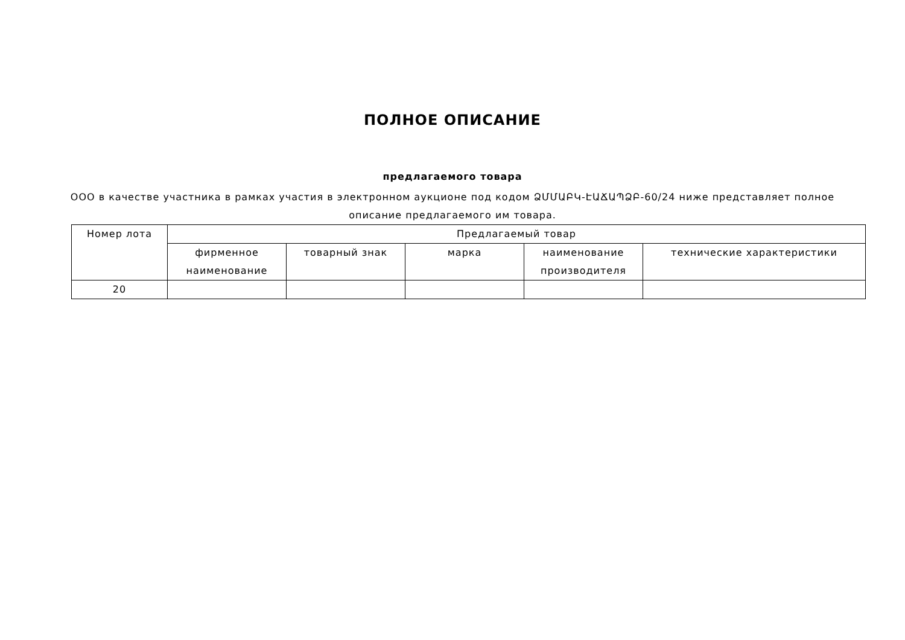ПОЛНОЕ ОПИСАНИЕ
предлагаемого товара
ООО в качестве участника в рамках участия в электронном аукционе под кодом ՁՄՄԱԲԿ-ԷԱՃԱՊՁԲ-60/24 ниже представляет полное описание предлагаемого им товара.
| Номер лота | Предлагаемый товар | | | | |
| --- | --- | --- | --- | --- | --- |
| | фирменное наименование | товарный знак | марка | наименование производителя | технические характеристики |
| 20 | | | | | |